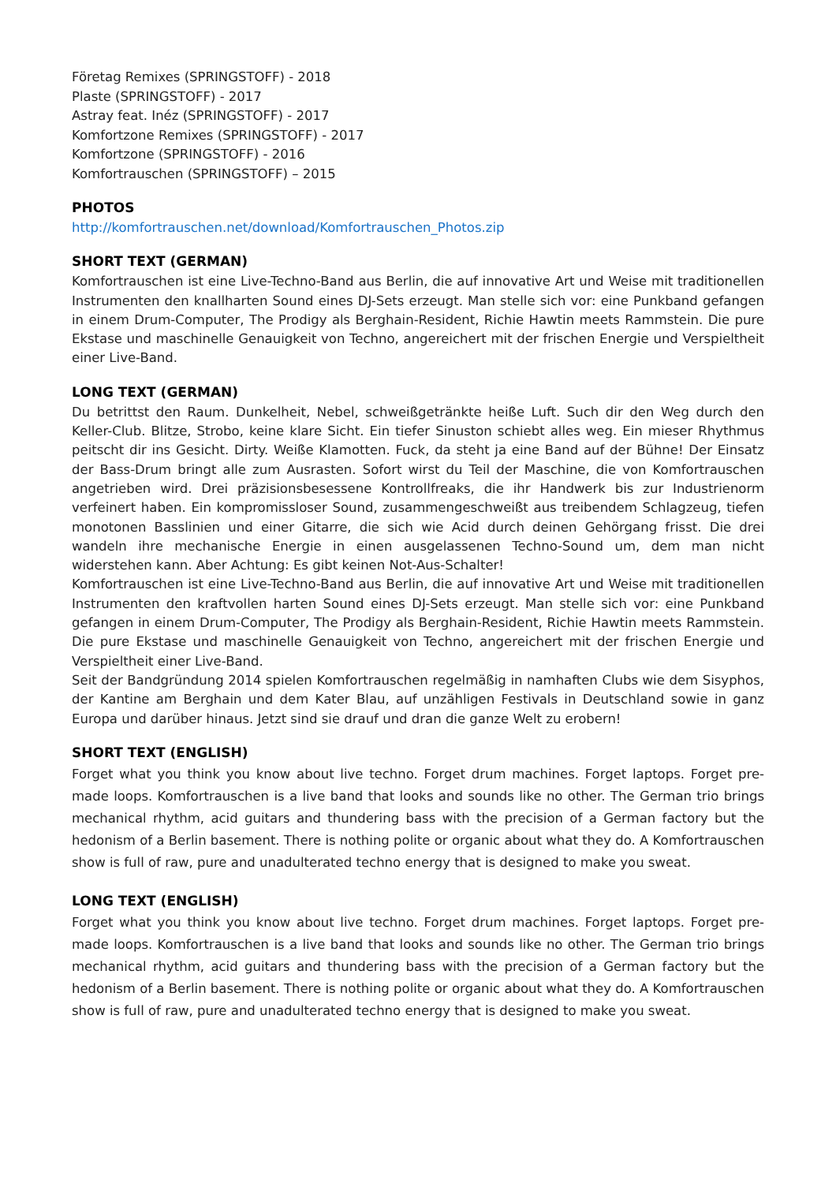Företag Remixes (SPRINGSTOFF) - 2018
Plaste (SPRINGSTOFF) - 2017
Astray feat. Inéz (SPRINGSTOFF) - 2017
Komfortzone Remixes (SPRINGSTOFF) - 2017
Komfortzone (SPRINGSTOFF) - 2016
Komfortrauschen (SPRINGSTOFF) – 2015
PHOTOS
http://komfortrauschen.net/download/Komfortrauschen_Photos.zip
SHORT TEXT (GERMAN)
Komfortrauschen ist eine Live-Techno-Band aus Berlin, die auf innovative Art und Weise mit traditionellen Instrumenten den knallharten Sound eines DJ-Sets erzeugt. Man stelle sich vor: eine Punkband gefangen in einem Drum-Computer, The Prodigy als Berghain-Resident, Richie Hawtin meets Rammstein. Die pure Ekstase und maschinelle Genauigkeit von Techno, angereichert mit der frischen Energie und Verspieltheit einer Live-Band.
LONG TEXT (GERMAN)
Du betrittst den Raum. Dunkelheit, Nebel, schweißgetränkte heiße Luft. Such dir den Weg durch den Keller-Club. Blitze, Strobo, keine klare Sicht. Ein tiefer Sinuston schiebt alles weg. Ein mieser Rhythmus peitscht dir ins Gesicht. Dirty. Weiße Klamotten. Fuck, da steht ja eine Band auf der Bühne! Der Einsatz der Bass-Drum bringt alle zum Ausrasten. Sofort wirst du Teil der Maschine, die von Komfortrauschen angetrieben wird. Drei präzisionsbesessene Kontrollfreaks, die ihr Handwerk bis zur Industrienorm verfeinert haben. Ein kompromissloser Sound, zusammengeschweißt aus treibendem Schlagzeug, tiefen monotonen Basslinien und einer Gitarre, die sich wie Acid durch deinen Gehörgang frisst. Die drei wandeln ihre mechanische Energie in einen ausgelassenen Techno-Sound um, dem man nicht widerstehen kann. Aber Achtung: Es gibt keinen Not-Aus-Schalter!
Komfortrauschen ist eine Live-Techno-Band aus Berlin, die auf innovative Art und Weise mit traditionellen Instrumenten den kraftvollen harten Sound eines DJ-Sets erzeugt. Man stelle sich vor: eine Punkband gefangen in einem Drum-Computer, The Prodigy als Berghain-Resident, Richie Hawtin meets Rammstein. Die pure Ekstase und maschinelle Genauigkeit von Techno, angereichert mit der frischen Energie und Verspieltheit einer Live-Band.
Seit der Bandgründung 2014 spielen Komfortrauschen regelmäßig in namhaften Clubs wie dem Sisyphos, der Kantine am Berghain und dem Kater Blau, auf unzähligen Festivals in Deutschland sowie in ganz Europa und darüber hinaus. Jetzt sind sie drauf und dran die ganze Welt zu erobern!
SHORT TEXT (ENGLISH)
Forget what you think you know about live techno. Forget drum machines. Forget laptops. Forget pre-made loops. Komfortrauschen is a live band that looks and sounds like no other. The German trio brings mechanical rhythm, acid guitars and thundering bass with the precision of a German factory but the hedonism of a Berlin basement. There is nothing polite or organic about what they do. A Komfortrauschen show is full of raw, pure and unadulterated techno energy that is designed to make you sweat.
LONG TEXT (ENGLISH)
Forget what you think you know about live techno. Forget drum machines. Forget laptops. Forget pre-made loops. Komfortrauschen is a live band that looks and sounds like no other. The German trio brings mechanical rhythm, acid guitars and thundering bass with the precision of a German factory but the hedonism of a Berlin basement. There is nothing polite or organic about what they do. A Komfortrauschen show is full of raw, pure and unadulterated techno energy that is designed to make you sweat.